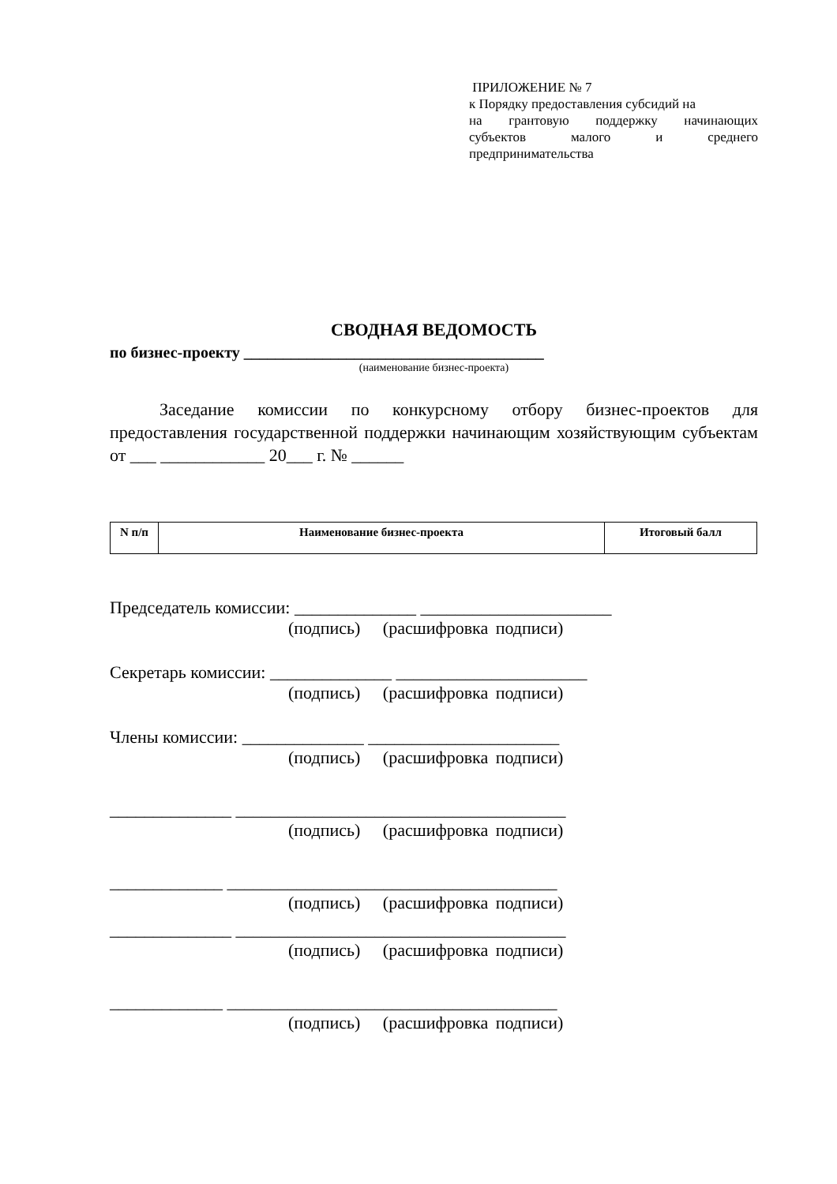ПРИЛОЖЕНИЕ № 7
к Порядку предоставления субсидий на
на грантовую поддержку начинающих
субъектов малого и среднего
предпринимательства
СВОДНАЯ ВЕДОМОСТЬ
по бизнес-проекту ______________________________________
(наименование бизнес-проекта)
Заседание комиссии по конкурсному отбору бизнес-проектов для предоставления государственной поддержки начинающим хозяйствующим субъектам от ___ ____________ 20___ г. № ______
| N п/п | Наименование бизнес-проекта | Итоговый балл |
| --- | --- | --- |
Председатель комиссии: ______________ ______________________
(подпись) (расшифровка подписи)
Секретарь комиссии: ______________ ______________________
(подпись) (расшифровка подписи)
Члены комиссии: ______________ ______________________
(подпись) (расшифровка подписи)
______________ ______________________________________
(подпись) (расшифровка подписи)
_____________ ______________________________________
(подпись) (расшифровка подписи)
______________ ______________________________________
(подпись) (расшифровка подписи)
_____________ ______________________________________
(подпись) (расшифровка подписи)